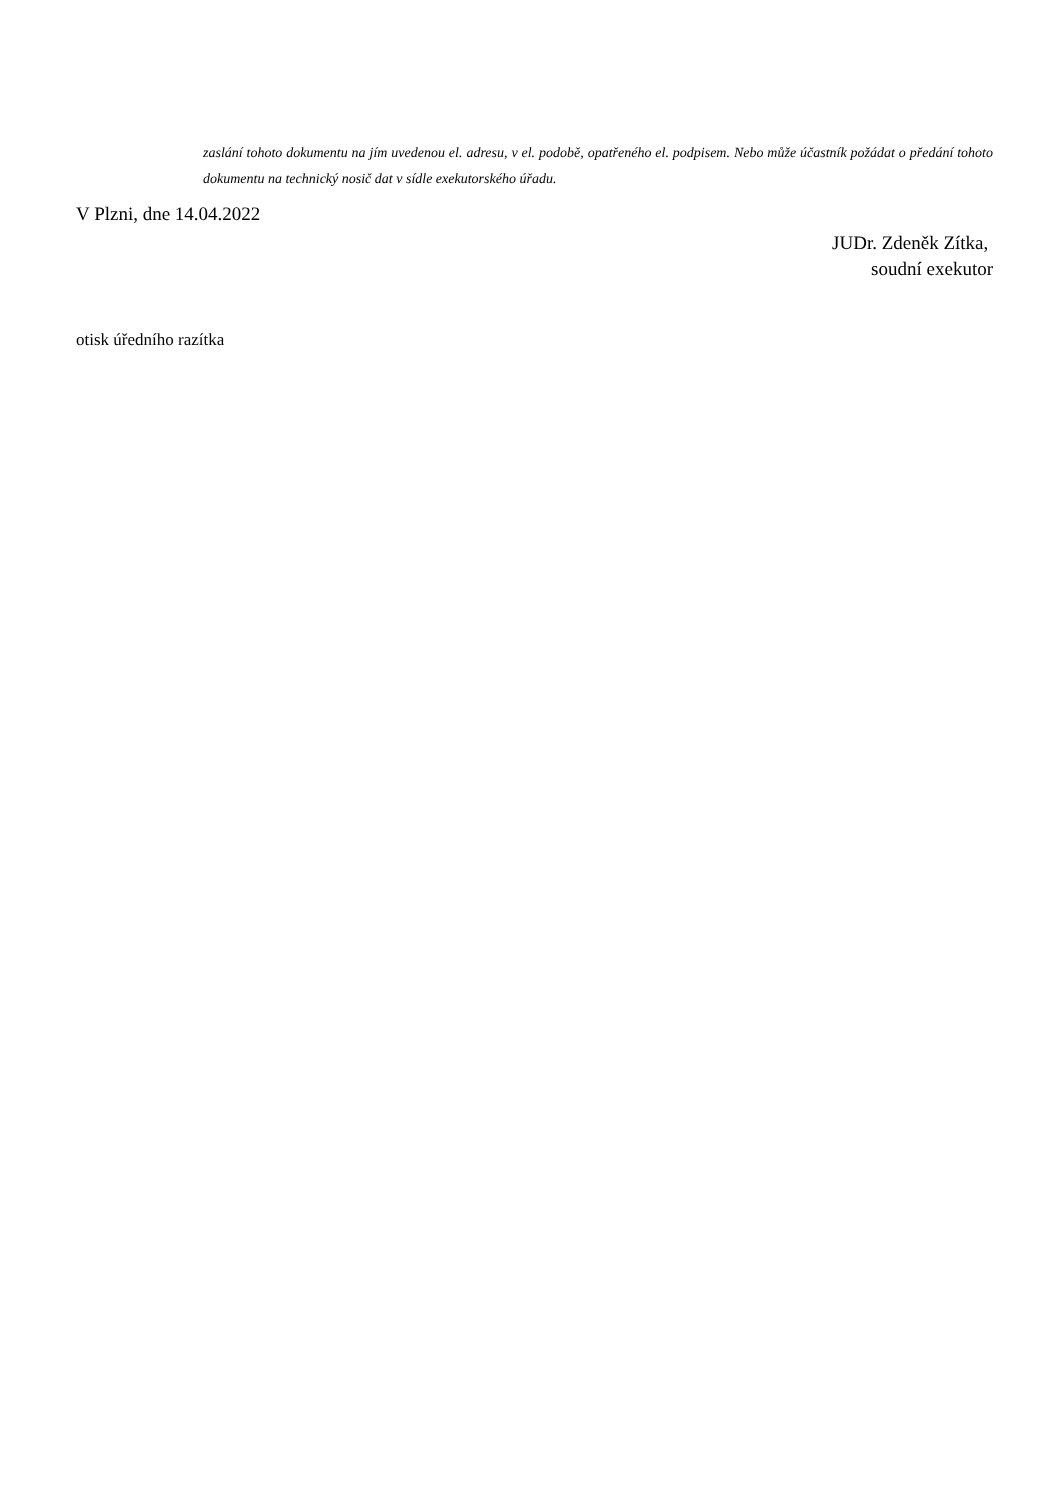zaslání tohoto dokumentu na jím uvedenou el. adresu, v el. podobě, opatřeného el. podpisem. Nebo může účastník požádat o předání tohoto dokumentu na technický nosič dat v sídle exekutorského úřadu.
V Plzni, dne 14.04.2022
JUDr. Zdeněk Zítka,
soudní exekutor
otisk úředního razítka